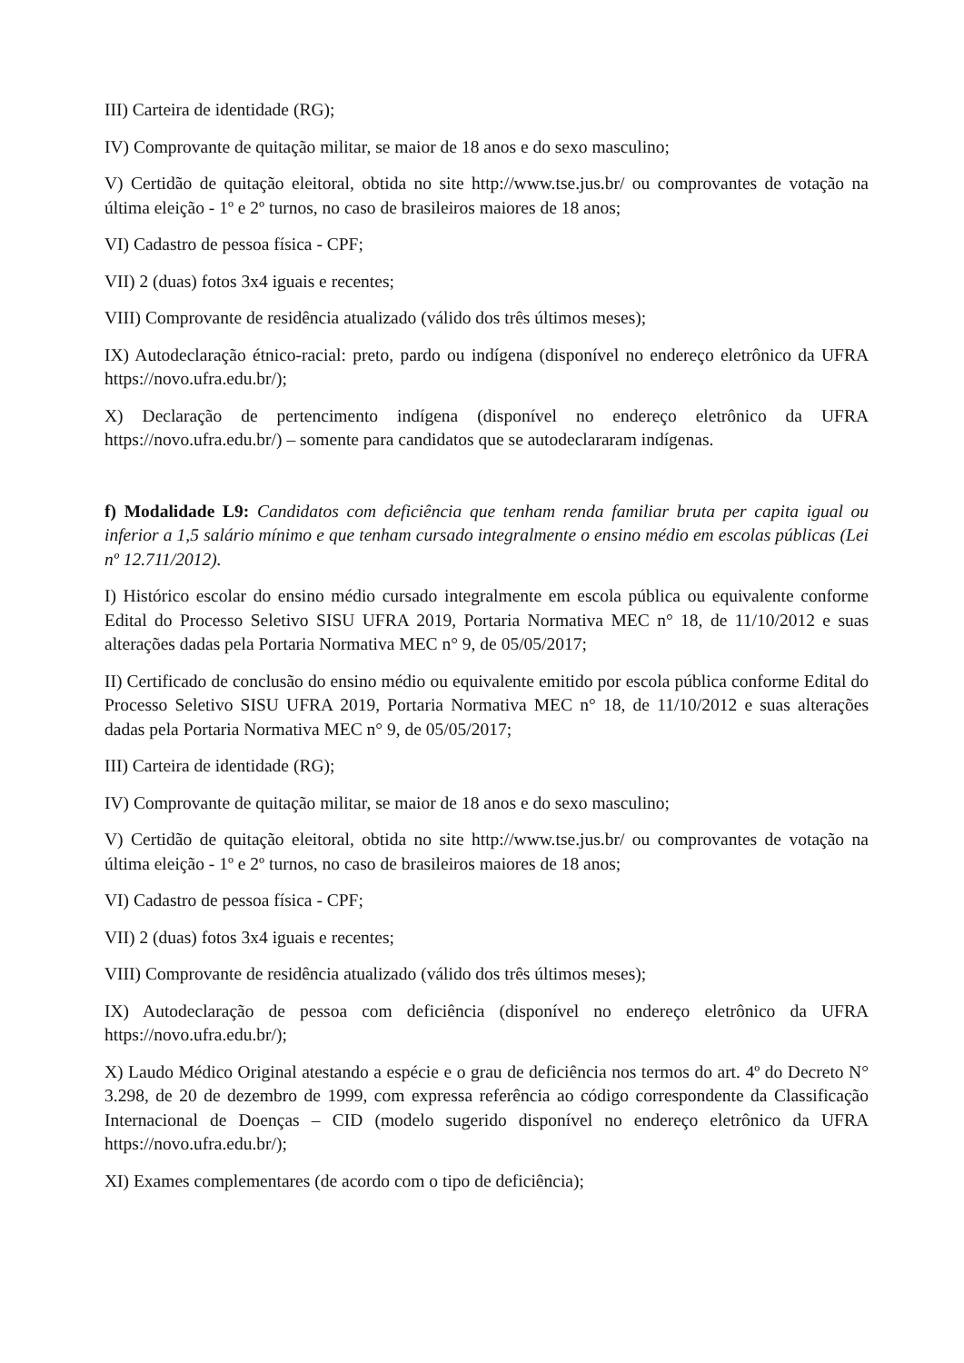III) Carteira de identidade (RG);
IV) Comprovante de quitação militar, se maior de 18 anos e do sexo masculino;
V) Certidão de quitação eleitoral, obtida no site http://www.tse.jus.br/ ou comprovantes de votação na última eleição - 1º e 2º turnos, no caso de brasileiros maiores de 18 anos;
VI) Cadastro de pessoa física - CPF;
VII) 2 (duas) fotos 3x4 iguais e recentes;
VIII) Comprovante de residência atualizado (válido dos três últimos meses);
IX) Autodeclaração étnico-racial: preto, pardo ou indígena (disponível no endereço eletrônico da UFRA https://novo.ufra.edu.br/);
X) Declaração de pertencimento indígena (disponível no endereço eletrônico da UFRA https://novo.ufra.edu.br/) – somente para candidatos que se autodeclararam indígenas.
f) Modalidade L9: Candidatos com deficiência que tenham renda familiar bruta per capita igual ou inferior a 1,5 salário mínimo e que tenham cursado integralmente o ensino médio em escolas públicas (Lei nº 12.711/2012).
I) Histórico escolar do ensino médio cursado integralmente em escola pública ou equivalente conforme Edital do Processo Seletivo SISU UFRA 2019, Portaria Normativa MEC n° 18, de 11/10/2012 e suas alterações dadas pela Portaria Normativa MEC n° 9, de 05/05/2017;
II) Certificado de conclusão do ensino médio ou equivalente emitido por escola pública conforme Edital do Processo Seletivo SISU UFRA 2019, Portaria Normativa MEC n° 18, de 11/10/2012 e suas alterações dadas pela Portaria Normativa MEC n° 9, de 05/05/2017;
III) Carteira de identidade (RG);
IV) Comprovante de quitação militar, se maior de 18 anos e do sexo masculino;
V) Certidão de quitação eleitoral, obtida no site http://www.tse.jus.br/ ou comprovantes de votação na última eleição - 1º e 2º turnos, no caso de brasileiros maiores de 18 anos;
VI) Cadastro de pessoa física - CPF;
VII) 2 (duas) fotos 3x4 iguais e recentes;
VIII) Comprovante de residência atualizado (válido dos três últimos meses);
IX) Autodeclaração de pessoa com deficiência (disponível no endereço eletrônico da UFRA https://novo.ufra.edu.br/);
X) Laudo Médico Original atestando a espécie e o grau de deficiência nos termos do art. 4º do Decreto N° 3.298, de 20 de dezembro de 1999, com expressa referência ao código correspondente da Classificação Internacional de Doenças – CID (modelo sugerido disponível no endereço eletrônico da UFRA https://novo.ufra.edu.br/);
XI) Exames complementares (de acordo com o tipo de deficiência);